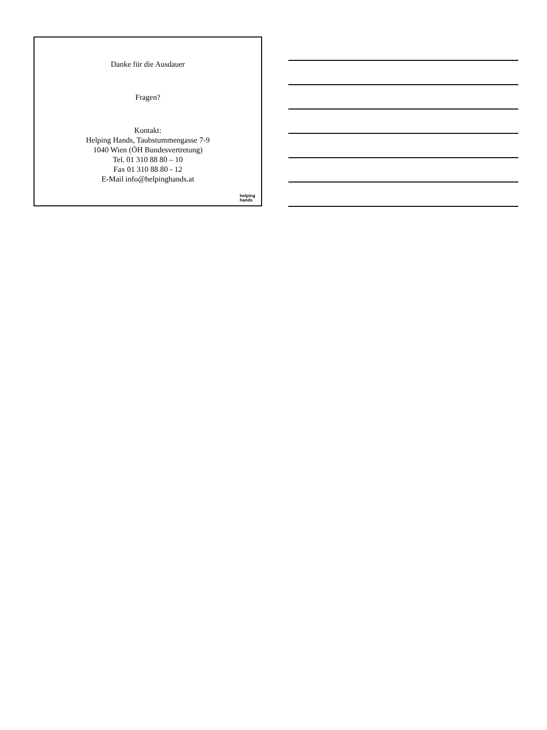Danke für die Ausdauer
Fragen?
Kontakt:
Helping Hands, Taubstummengasse 7-9
1040 Wien (ÖH Bundesvertretung)
Tel. 01 310 88 80 – 10
Fax 01 310 88 80 - 12
E-Mail info@helpinghands.at
helping
hands